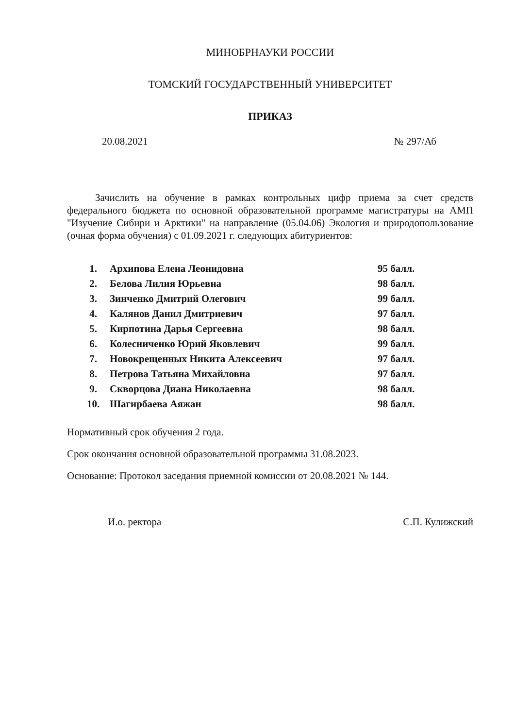МИНОБРНАУКИ РОССИИ
ТОМСКИЙ ГОСУДАРСТВЕННЫЙ УНИВЕРСИТЕТ
ПРИКАЗ
20.08.2021 № 297/Аб
Зачислить на обучение в рамках контрольных цифр приема за счет средств федерального бюджета по основной образовательной программе магистратуры на АМП "Изучение Сибири и Арктики" на направление (05.04.06) Экология и природопользование (очная форма обучения) с 01.09.2021 г. следующих абитуриентов:
| 1. | Архипова Елена Леонидовна | 95 балл. |
| 2. | Белова Лилия Юрьевна | 98 балл. |
| 3. | Зинченко Дмитрий Олегович | 99 балл. |
| 4. | Калянов Данил Дмитриевич | 97 балл. |
| 5. | Кирпотина Дарья Сергеевна | 98 балл. |
| 6. | Колесниченко Юрий Яковлевич | 99 балл. |
| 7. | Новокрещенных Никита Алексеевич | 97 балл. |
| 8. | Петрова Татьяна Михайловна | 97 балл. |
| 9. | Скворцова Диана Николаевна | 98 балл. |
| 10. | Шагирбаева Аяжан | 98 балл. |
Нормативный срок обучения 2 года.
Срок окончания основной образовательной программы 31.08.2023.
Основание: Протокол заседания приемной комиссии от 20.08.2021 № 144.
И.о. ректора С.П. Кулижский